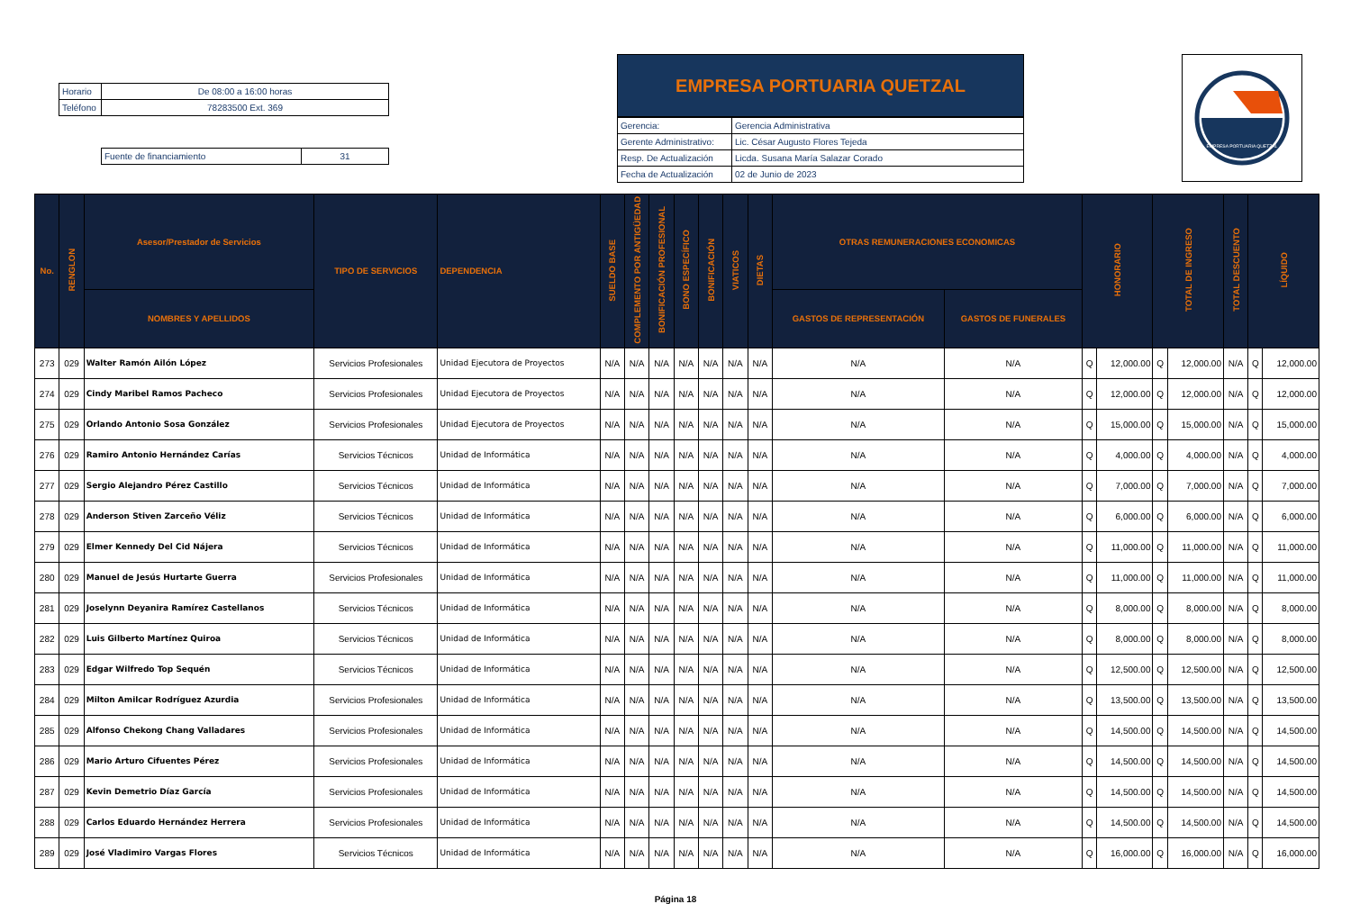| Horario | De 08:00 a 16:00 horas |
| Teléfono | 78283500 Ext. 369 |
| Fuente de financiamiento | 31 |
EMPRESA PORTUARIA QUETZAL
| Gerencia: | Gerencia Administrativa |
| Gerente Administrativo: | Lic. César Augusto Flores Tejeda |
| Resp. De Actualización | Licda. Susana María Salazar Corado |
| Fecha de Actualización | 02 de Junio de 2023 |
EMPRESA PORTUARIA QUETZAL
| No. | RENGLON | Asesor/Prestador de Servicios | TIPO DE SERVICIOS | DEPENDENCIA | SUELDO BASE | COMPLEMENTO POR ANTIGÜEDAD | BONIFICACIÓN PROFESIONAL | BONO ESPECÍFICO | BONIFICACIÓN | VIATICOS | DIETAS | OTRAS REMUNERACIONES ECONOMICAS | | HONORARIO | | TOTAL DE INGRESO | | TOTAL DESCUENTO | LÍQUIDO | |
| --- | --- | --- | --- | --- | --- | --- | --- | --- | --- | --- | --- | --- | --- | --- | --- | --- | --- | --- | --- | --- |
| | | NOMBRES Y APELLIDOS | | | | | | | | | | GASTOS DE REPRESENTACIÓN | GASTOS DE FUNERALES | | | | | | | |
| 273 | 029 | Walter Ramón Ailón López | Servicios Profesionales | Unidad Ejecutora de Proyectos | N/A | N/A | N/A | N/A | N/A | N/A | N/A | N/A | N/A | Q | 12,000.00 | Q | 12,000.00 | N/A | Q | 12,000.00 |
| 274 | 029 | Cindy Maribel Ramos Pacheco | Servicios Profesionales | Unidad Ejecutora de Proyectos | N/A | N/A | N/A | N/A | N/A | N/A | N/A | N/A | N/A | Q | 12,000.00 | Q | 12,000.00 | N/A | Q | 12,000.00 |
| 275 | 029 | Orlando Antonio Sosa González | Servicios Profesionales | Unidad Ejecutora de Proyectos | N/A | N/A | N/A | N/A | N/A | N/A | N/A | N/A | N/A | Q | 15,000.00 | Q | 15,000.00 | N/A | Q | 15,000.00 |
| 276 | 029 | Ramiro Antonio Hernández Carías | Servicios Técnicos | Unidad de Informática | N/A | N/A | N/A | N/A | N/A | N/A | N/A | N/A | N/A | Q | 4,000.00 | Q | 4,000.00 | N/A | Q | 4,000.00 |
| 277 | 029 | Sergio Alejandro Pérez Castillo | Servicios Técnicos | Unidad de Informática | N/A | N/A | N/A | N/A | N/A | N/A | N/A | N/A | N/A | Q | 7,000.00 | Q | 7,000.00 | N/A | Q | 7,000.00 |
| 278 | 029 | Anderson Stiven Zarceño Véliz | Servicios Técnicos | Unidad de Informática | N/A | N/A | N/A | N/A | N/A | N/A | N/A | N/A | N/A | Q | 6,000.00 | Q | 6,000.00 | N/A | Q | 6,000.00 |
| 279 | 029 | Elmer Kennedy Del Cid Nájera | Servicios Técnicos | Unidad de Informática | N/A | N/A | N/A | N/A | N/A | N/A | N/A | N/A | N/A | Q | 11,000.00 | Q | 11,000.00 | N/A | Q | 11,000.00 |
| 280 | 029 | Manuel de Jesús Hurtarte Guerra | Servicios Profesionales | Unidad de Informática | N/A | N/A | N/A | N/A | N/A | N/A | N/A | N/A | N/A | Q | 11,000.00 | Q | 11,000.00 | N/A | Q | 11,000.00 |
| 281 | 029 | Joselynn Deyanira Ramírez Castellanos | Servicios Técnicos | Unidad de Informática | N/A | N/A | N/A | N/A | N/A | N/A | N/A | N/A | N/A | Q | 8,000.00 | Q | 8,000.00 | N/A | Q | 8,000.00 |
| 282 | 029 | Luis Gilberto Martínez Quiroa | Servicios Técnicos | Unidad de Informática | N/A | N/A | N/A | N/A | N/A | N/A | N/A | N/A | N/A | Q | 8,000.00 | Q | 8,000.00 | N/A | Q | 8,000.00 |
| 283 | 029 | Edgar Wilfredo Top Sequén | Servicios Técnicos | Unidad de Informática | N/A | N/A | N/A | N/A | N/A | N/A | N/A | N/A | N/A | Q | 12,500.00 | Q | 12,500.00 | N/A | Q | 12,500.00 |
| 284 | 029 | Milton Amilcar Rodríguez Azurdia | Servicios Profesionales | Unidad de Informática | N/A | N/A | N/A | N/A | N/A | N/A | N/A | N/A | N/A | Q | 13,500.00 | Q | 13,500.00 | N/A | Q | 13,500.00 |
| 285 | 029 | Alfonso Chekong Chang Valladares | Servicios Profesionales | Unidad de Informática | N/A | N/A | N/A | N/A | N/A | N/A | N/A | N/A | N/A | Q | 14,500.00 | Q | 14,500.00 | N/A | Q | 14,500.00 |
| 286 | 029 | Mario Arturo Cifuentes Pérez | Servicios Profesionales | Unidad de Informática | N/A | N/A | N/A | N/A | N/A | N/A | N/A | N/A | N/A | Q | 14,500.00 | Q | 14,500.00 | N/A | Q | 14,500.00 |
| 287 | 029 | Kevin Demetrio Díaz García | Servicios Profesionales | Unidad de Informática | N/A | N/A | N/A | N/A | N/A | N/A | N/A | N/A | N/A | Q | 14,500.00 | Q | 14,500.00 | N/A | Q | 14,500.00 |
| 288 | 029 | Carlos Eduardo Hernández Herrera | Servicios Profesionales | Unidad de Informática | N/A | N/A | N/A | N/A | N/A | N/A | N/A | N/A | N/A | Q | 14,500.00 | Q | 14,500.00 | N/A | Q | 14,500.00 |
| 289 | 029 | José Vladimiro Vargas Flores | Servicios Técnicos | Unidad de Informática | N/A | N/A | N/A | N/A | N/A | N/A | N/A | N/A | N/A | Q | 16,000.00 | Q | 16,000.00 | N/A | Q | 16,000.00 |
Página 18